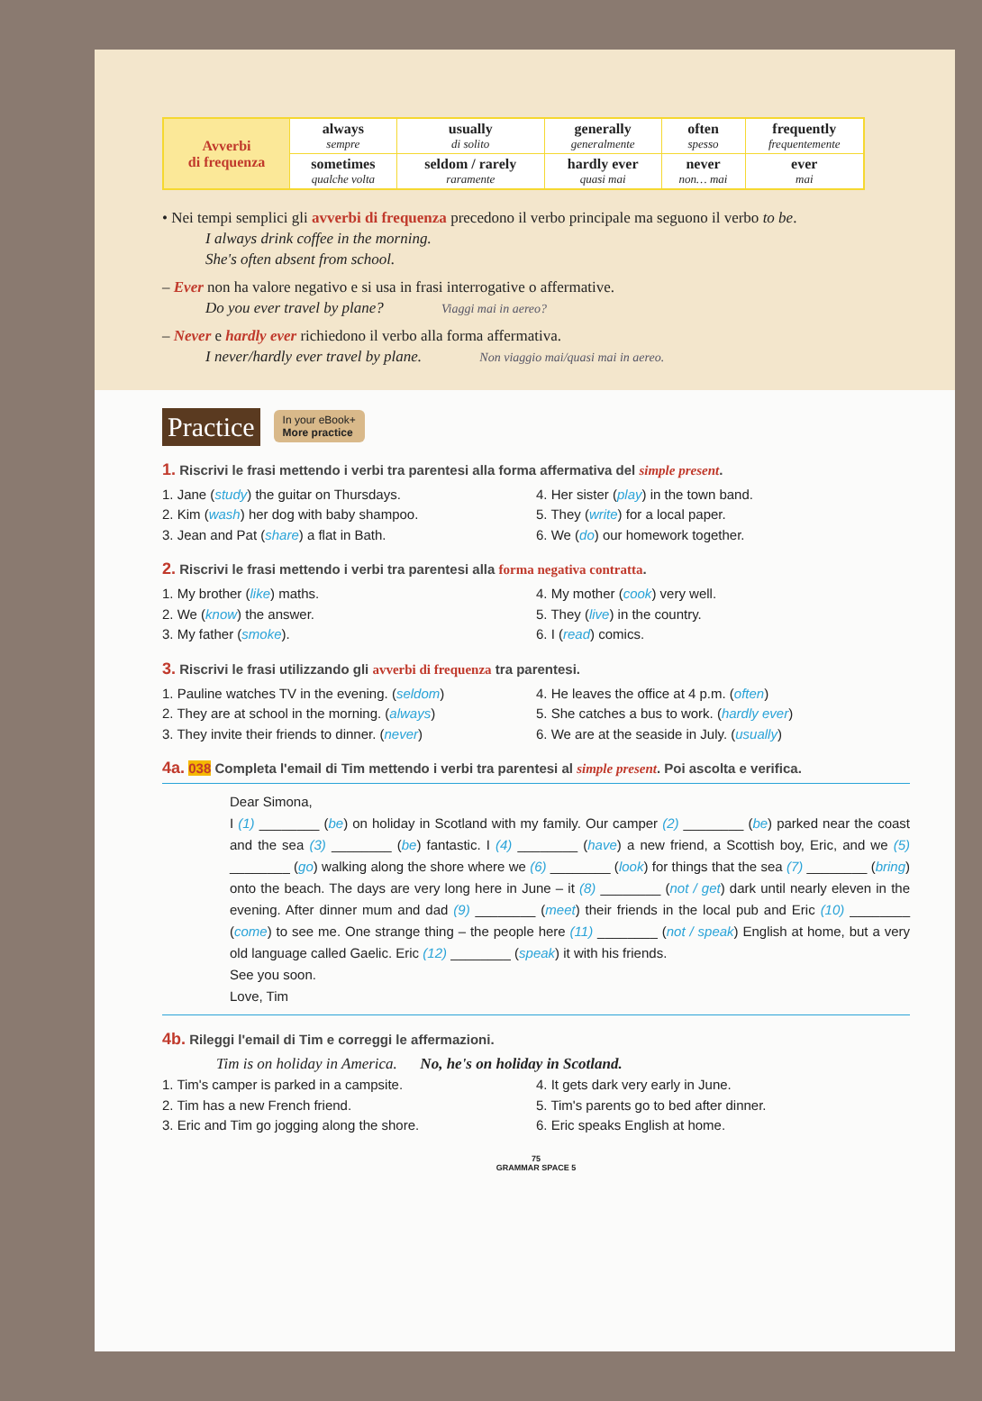| Avverbi di frequenza | always sempre | usually di solito | generally generalmente | often spesso | frequently frequentemente |
| | sometimes qualche volta | seldom / rarely raramente | hardly ever quasi mai | never non… mai | ever mai |
• Nei tempi semplici gli avverbi di frequenza precedono il verbo principale ma seguono il verbo to be.
I always drink coffee in the morning.
She's often absent from school.
– Ever non ha valore negativo e si usa in frasi interrogative o affermative.
Do you ever travel by plane? Viaggi mai in aereo?
– Never e hardly ever richiedono il verbo alla forma affermativa.
I never/hardly ever travel by plane. Non viaggio mai/quasi mai in aereo.
Practice In your eBook+
More practice
1. Riscrivi le frasi mettendo i verbi tra parentesi alla forma affermativa del simple present.
1. Jane (study) the guitar on Thursdays.
2. Kim (wash) her dog with baby shampoo.
3. Jean and Pat (share) a flat in Bath.
4. Her sister (play) in the town band.
5. They (write) for a local paper.
6. We (do) our homework together.
2. Riscrivi le frasi mettendo i verbi tra parentesi alla forma negativa contratta.
1. My brother (like) maths.
2. We (know) the answer.
3. My father (smoke).
4. My mother (cook) very well.
5. They (live) in the country.
6. I (read) comics.
3. Riscrivi le frasi utilizzando gli avverbi di frequenza tra parentesi.
1. Pauline watches TV in the evening. (seldom)
2. They are at school in the morning. (always)
3. They invite their friends to dinner. (never)
4. He leaves the office at 4 p.m. (often)
5. She catches a bus to work. (hardly ever)
6. We are at the seaside in July. (usually)
4a. 038 Completa l'email di Tim mettendo i verbi tra parentesi al simple present. Poi ascolta e verifica.
Dear Simona,
I (1) ________ (be) on holiday in Scotland with my family. Our camper (2) ________ (be) parked near the coast and the sea (3) ________ (be) fantastic. I (4) ________ (have) a new friend, a Scottish boy, Eric, and we (5) ________ (go) walking along the shore where we (6) ________ (look) for things that the sea (7) ________ (bring) onto the beach. The days are very long here in June – it (8) ________ (not / get) dark until nearly eleven in the evening. After dinner mum and dad (9) ________ (meet) their friends in the local pub and Eric (10) ________ (come) to see me. One strange thing – the people here (11) ________ (not / speak) English at home, but a very old language called Gaelic. Eric (12) ________ (speak) it with his friends.
See you soon.
Love, Tim
4b. Rileggi l'email di Tim e correggi le affermazioni.
Tim is on holiday in America. No, he's on holiday in Scotland.
1. Tim's camper is parked in a campsite.
2. Tim has a new French friend.
3. Eric and Tim go jogging along the shore.
4. It gets dark very early in June.
5. Tim's parents go to bed after dinner.
6. Eric speaks English at home.
75
GRAMMAR SPACE 5